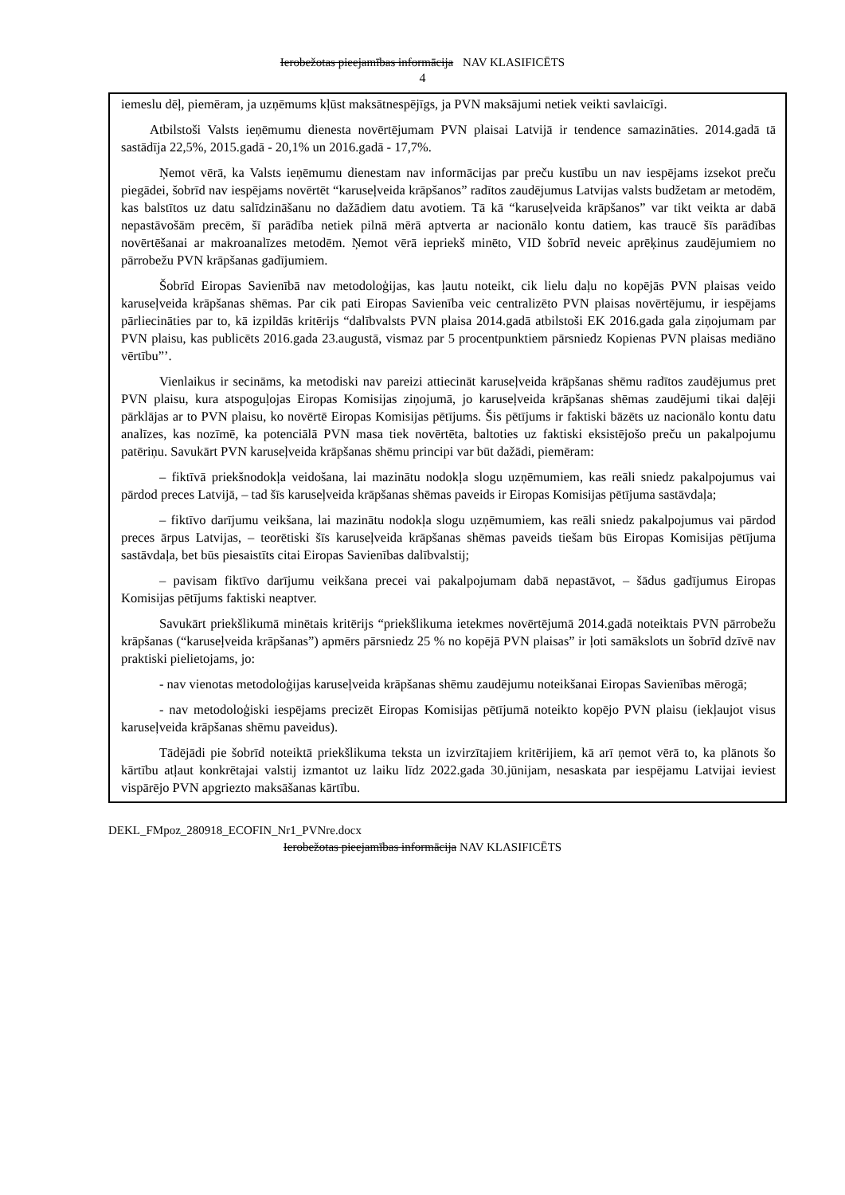Ierobežotas pieejamības informācija NAV KLASIFICĒTS
4
iemeslu dēļ, piemēram, ja uzņēmums kļūst maksātnespējīgs, ja PVN maksājumi netiek veikti savlaicīgi.
Atbilstoši Valsts ieņēmumu dienesta novērtējumam PVN plaisai Latvijā ir tendence samazināties. 2014.gadā tā sastādīja 22,5%, 2015.gadā - 20,1% un 2016.gadā - 17,7%.
Ņemot vērā, ka Valsts ieņēmumu dienestam nav informācijas par preču kustību un nav iespējams izsekot preču piegādei, šobrīd nav iespējams novērtēt “karuseļveida krāpšanos” radītos zaudējumus Latvijas valsts budžetam ar metodēm, kas balstītos uz datu salīdzināšanu no dažādiem datu avotiem. Tā kā “karuseļveida krāpšanos” var tikt veikta ar dabā nepastāvošām precēm, šī parādība netiek pilnā mērā aptverta ar nacionālo kontu datiem, kas traucē šīs parādības novērtēšanai ar makroanalīzes metodēm. Ņemot vērā iepriekš minēto, VID šobrīd neveic aprēķinus zaudējumiem no pārrobežu PVN krāpšanas gadījumiem.
Šobrīd Eiropas Savienībā nav metodoloģijas, kas ļautu noteikt, cik lielu daļu no kopējās PVN plaisas veido karuseļveida krāpšanas shēmas. Par cik pati Eiropas Savienība veic centralizēto PVN plaisas novērtējumu, ir iespējams pārliecināties par to, kā izpildās kritērijs “dalībvalsts PVN plaisa 2014.gadā atbilstoši EK 2016.gada gala ziņojumam par PVN plaisu, kas publicēts 2016.gada 23.augustā, vismaz par 5 procentpunktiem pārsniedz Kopienas PVN plaisas mediāno vērtību”’.
Vienlaikus ir secināms, ka metodiski nav pareizi attiecināt karuseļveida krāpšanas shēmu radītos zaudējumus pret PVN plaisu, kura atspoguļojas Eiropas Komisijas ziņojumā, jo karuseļveida krāpšanas shēmas zaudējumi tikai daļēji pārklājas ar to PVN plaisu, ko novērtē Eiropas Komisijas pētījums. Šis pētījums ir faktiski bāzēts uz nacionālo kontu datu analīzes, kas nozīmē, ka potenciālā PVN masa tiek novērtēta, baltoties uz faktiski eksistējošo preču un pakalpojumu patēriņu. Savukārt PVN karuseļveida krāpšanas shēmu principi var būt dažādi, piemēram:
– fiktīvā priekšnodokļa veidošana, lai mazinātu nodokļa slogu uzņēmumiem, kas reāli sniedz pakalpojumus vai pārdod preces Latvijā, – tad šīs karuseļveida krāpšanas shēmas paveids ir Eiropas Komisijas pētījuma sastāvdaļa;
– fiktīvo darījumu veikšana, lai mazinātu nodokļa slogu uzņēmumiem, kas reāli sniedz pakalpojumus vai pārdod preces ārpus Latvijas, – teorētiski šīs karuseļveida krāpšanas shēmas paveids tiešam būs Eiropas Komisijas pētījuma sastāvdaļa, bet būs piesaistīts citai Eiropas Savienības dalībvalstij;
– pavisam fiktīvo darījumu veikšana precei vai pakalpojumam dabā nepastāvot, – šādus gadījumus Eiropas Komisijas pētījums faktiski neaptver.
Savukārt priekšlikumā minētais kritērijs “priekšlikuma ietekmes novērtējumā 2014.gadā noteiktais PVN pārrobežu krāpšanas (“karuseļveida krāpšanas”) apmērs pārsniedz 25 % no kopējā PVN plaisas” ir ļoti samākslots un šobrīd dzīvē nav praktiski pielietojams, jo:
- nav vienotas metodoloģijas karuseļveida krāpšanas shēmu zaudējumu noteikšanai Eiropas Savienības mērogā;
- nav metodoloģiski iespējams precizēt Eiropas Komisijas pētījumā noteikto kopējo PVN plaisu (iekļaujot visus karuseļveida krāpšanas shēmu paveidus).
Tādējādi pie šobrīd noteiktā priekšlikuma teksta un izvirzītajiem kritērijiem, kā arī ņemot vērā to, ka plānots šo kārtību atļaut konkrētajai valstij izmantot uz laiku līdz 2022.gada 30.jūnijam, nesaskata par iespējamu Latvijai ieviest vispārējo PVN apgriezto maksāšanas kārtību.
DEKL_FMpoz_280918_ECOFIN_Nr1_PVNre.docx
Ierobežotas pieejamības informācija NAV KLASIFICĒTS